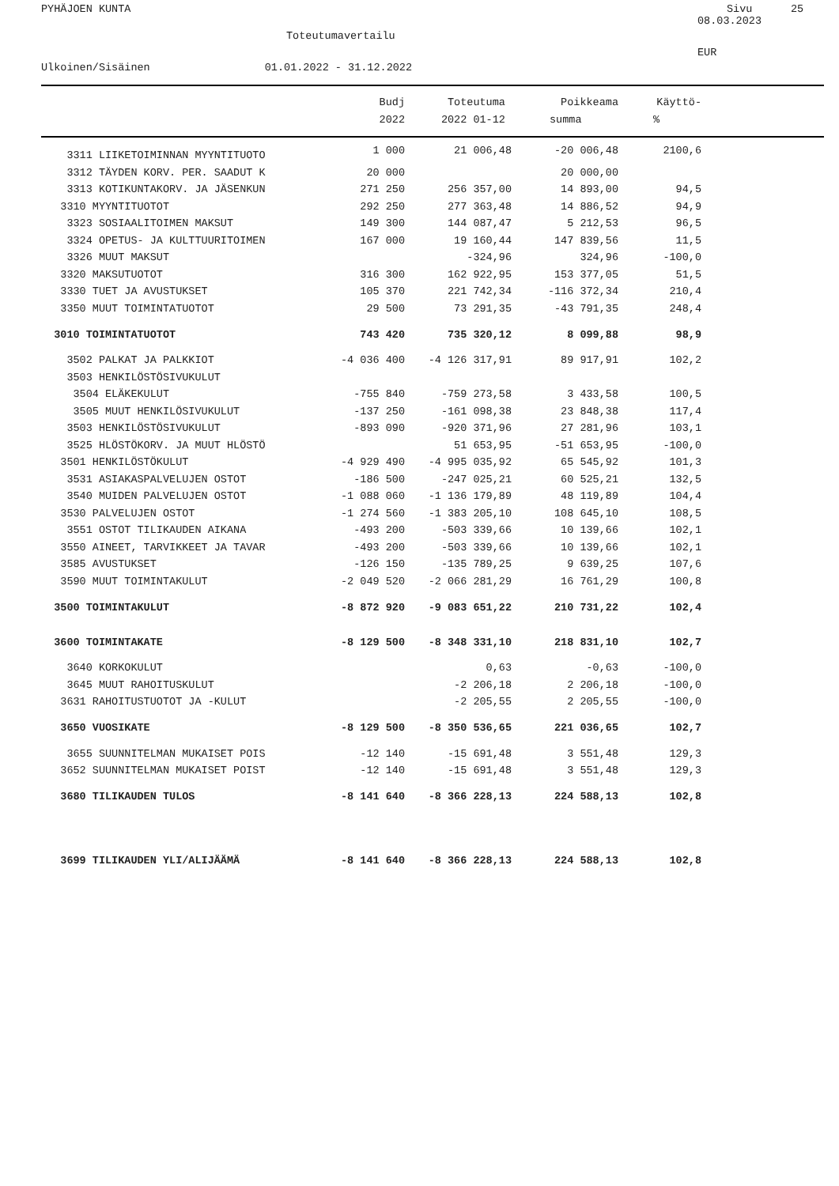PYHÄJOEN KUNTA Sivu 25
08.03.2023
Toteutumavertailu
EUR
Ulkoinen/Sisäinen 01.01.2022 - 31.12.2022
| | Budj | Toteutuma | Poikkeama | Käyttö- | |
| --- | --- | --- | --- | --- | --- |
| | 2022 | 2022 01-12 | summa | % | |
| 3311 LIIKETOIMINNAN MYYNTITUOTO | 1 000 | 21 006,48 | -20 006,48 | 2100,6 | |
| 3312 TÄYDEN KORV. PER. SAADUT K | 20 000 | | 20 000,00 | | |
| 3313 KOTIKUNTAKORV. JA JÄSENKUN | 271 250 | 256 357,00 | 14 893,00 | 94,5 | |
| 3310 MYYNTITUOTOT | 292 250 | 277 363,48 | 14 886,52 | 94,9 | |
| 3323 SOSIAALITOIMEN MAKSUT | 149 300 | 144 087,47 | 5 212,53 | 96,5 | |
| 3324 OPETUS- JA KULTTUURITOIMEN | 167 000 | 19 160,44 | 147 839,56 | 11,5 | |
| 3326 MUUT MAKSUT | | -324,96 | 324,96 | -100,0 | |
| 3320 MAKSUTUOTOT | 316 300 | 162 922,95 | 153 377,05 | 51,5 | |
| 3330 TUET JA AVUSTUKSET | 105 370 | 221 742,34 | -116 372,34 | 210,4 | |
| 3350 MUUT TOIMINTATUOTOT | 29 500 | 73 291,35 | -43 791,35 | 248,4 | |
| 3010 TOIMINTATUOTOT | 743 420 | 735 320,12 | 8 099,88 | 98,9 | |
| 3502 PALKAT JA PALKKIOT | -4 036 400 | -4 126 317,91 | 89 917,91 | 102,2 | |
| 3503 HENKILÖSTÖSIVUKULUT | | | | | |
| 3504 ELÄKEKULUT | -755 840 | -759 273,58 | 3 433,58 | 100,5 | |
| 3505 MUUT HENKILÖSIVUKULUT | -137 250 | -161 098,38 | 23 848,38 | 117,4 | |
| 3503 HENKILÖSTÖSIVUKULUT | -893 090 | -920 371,96 | 27 281,96 | 103,1 | |
| 3525 HLÖSTÖKORV. JA MUUT HLÖSTÖ | | 51 653,95 | -51 653,95 | -100,0 | |
| 3501 HENKILÖSTÖKULUT | -4 929 490 | -4 995 035,92 | 65 545,92 | 101,3 | |
| 3531 ASIAKASPALVELUJEN OSTOT | -186 500 | -247 025,21 | 60 525,21 | 132,5 | |
| 3540 MUIDEN PALVELUJEN OSTOT | -1 088 060 | -1 136 179,89 | 48 119,89 | 104,4 | |
| 3530 PALVELUJEN OSTOT | -1 274 560 | -1 383 205,10 | 108 645,10 | 108,5 | |
| 3551 OSTOT TILIKAUDEN AIKANA | -493 200 | -503 339,66 | 10 139,66 | 102,1 | |
| 3550 AINEET, TARVIKKEET JA TAVAR | -493 200 | -503 339,66 | 10 139,66 | 102,1 | |
| 3585 AVUSTUKSET | -126 150 | -135 789,25 | 9 639,25 | 107,6 | |
| 3590 MUUT TOIMINTAKULUT | -2 049 520 | -2 066 281,29 | 16 761,29 | 100,8 | |
| 3500 TOIMINTAKULUT | -8 872 920 | -9 083 651,22 | 210 731,22 | 102,4 | |
| 3600 TOIMINTAKATE | -8 129 500 | -8 348 331,10 | 218 831,10 | 102,7 | |
| 3640 KORKOKULUT | | 0,63 | -0,63 | -100,0 | |
| 3645 MUUT RAHOITUSKULUT | | -2 206,18 | 2 206,18 | -100,0 | |
| 3631 RAHOITUSTUOTOT JA -KULUT | | -2 205,55 | 2 205,55 | -100,0 | |
| 3650 VUOSIKATE | -8 129 500 | -8 350 536,65 | 221 036,65 | 102,7 | |
| 3655 SUUNNITELMAN MUKAISET POIS | -12 140 | -15 691,48 | 3 551,48 | 129,3 | |
| 3652 SUUNNITELMAN MUKAISET POIST | -12 140 | -15 691,48 | 3 551,48 | 129,3 | |
| 3680 TILIKAUDEN TULOS | -8 141 640 | -8 366 228,13 | 224 588,13 | 102,8 | |
| 3699 TILIKAUDEN YLI/ALIJÄÄMÄ | -8 141 640 | -8 366 228,13 | 224 588,13 | 102,8 | |